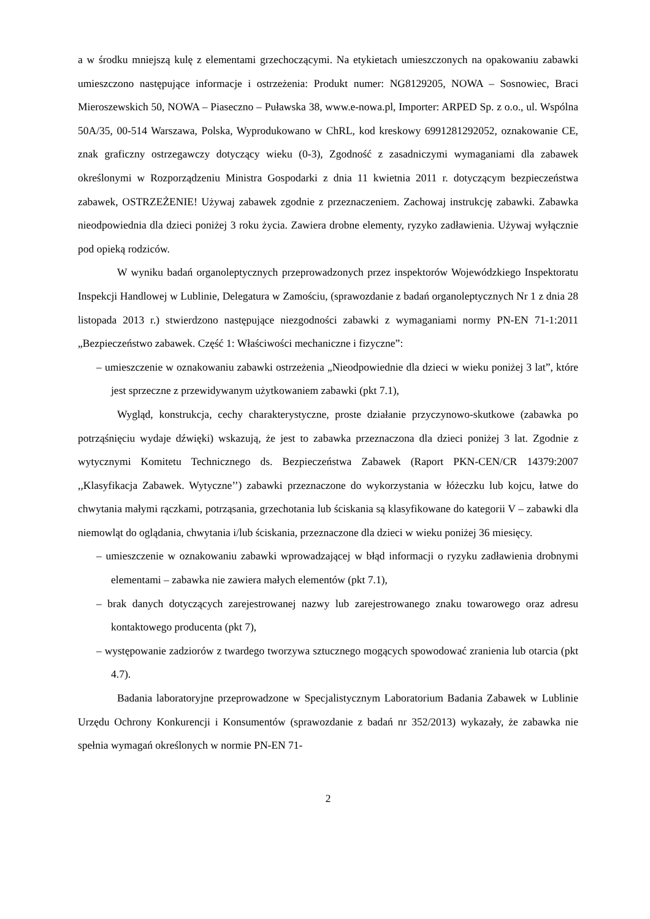a w środku mniejszą kulę z elementami grzechoczącymi. Na etykietach umieszczonych na opakowaniu zabawki umieszczono następujące informacje i ostrzeżenia: Produkt numer: NG8129205, NOWA – Sosnowiec, Braci Mieroszewskich 50, NOWA – Piaseczno – Puławska 38, www.e-nowa.pl, Importer: ARPED Sp. z o.o., ul. Wspólna 50A/35, 00-514 Warszawa, Polska, Wyprodukowano w ChRL, kod kreskowy 6991281292052, oznakowanie CE, znak graficzny ostrzegawczy dotyczący wieku (0-3), Zgodność z zasadniczymi wymaganiami dla zabawek określonymi w Rozporządzeniu Ministra Gospodarki z dnia 11 kwietnia 2011 r. dotyczącym bezpieczeństwa zabawek, OSTRZEŻENIE! Używaj zabawek zgodnie z przeznaczeniem. Zachowaj instrukcję zabawki. Zabawka nieodpowiednia dla dzieci poniżej 3 roku życia. Zawiera drobne elementy, ryzyko zadławienia. Używaj wyłącznie pod opieką rodziców.
W wyniku badań organoleptycznych przeprowadzonych przez inspektorów Wojewódzkiego Inspektoratu Inspekcji Handlowej w Lublinie, Delegatura w Zamościu, (sprawozdanie z badań organoleptycznych Nr 1 z dnia 28 listopada 2013 r.) stwierdzono następujące niezgodności zabawki z wymaganiami normy PN-EN 71-1:2011 „Bezpieczeństwo zabawek. Część 1: Właściwości mechaniczne i fizyczne”:
– umieszczenie w oznakowaniu zabawki ostrzeżenia „Nieodpowiednie dla dzieci w wieku poniżej 3 lat”, które jest sprzeczne z przewidywanym użytkowaniem zabawki (pkt 7.1),
Wygląd, konstrukcja, cechy charakterystyczne, proste działanie przyczynowo-skutkowe (zabawka po potrząśnięciu wydaje dźwięki) wskazują, że jest to zabawka przeznaczona dla dzieci poniżej 3 lat. Zgodnie z wytycznymi Komitetu Technicznego ds. Bezpieczeństwa Zabawek (Raport PKN-CEN/CR 14379:2007 ,,Klasyfikacja Zabawek. Wytyczne’’) zabawki przeznaczone do wykorzystania w łóżeczku lub kojcu, łatwe do chwytania małymi rączkami, potrząsania, grzechotania lub ściskania są klasyfikowane do kategorii V – zabawki dla niemowląt do oglądania, chwytania i/lub ściskania, przeznaczone dla dzieci w wieku poniżej 36 miesięcy.
– umieszczenie w oznakowaniu zabawki wprowadzającej w błąd informacji o ryzyku zadławienia drobnymi elementami – zabawka nie zawiera małych elementów (pkt 7.1),
– brak danych dotyczących zarejestrowanej nazwy lub zarejestrowanego znaku towarowego oraz adresu kontaktowego producenta (pkt 7),
– występowanie zadziorów z twardego tworzywa sztucznego mogących spowodować zranienia lub otarcia (pkt 4.7).
Badania laboratoryjne przeprowadzone w Specjalistycznym Laboratorium Badania Zabawek w Lublinie Urzędu Ochrony Konkurencji i Konsumentów (sprawozdanie z badań nr 352/2013) wykazały, że zabawka nie spełnia wymagań określonych w normie PN-EN 71-
2